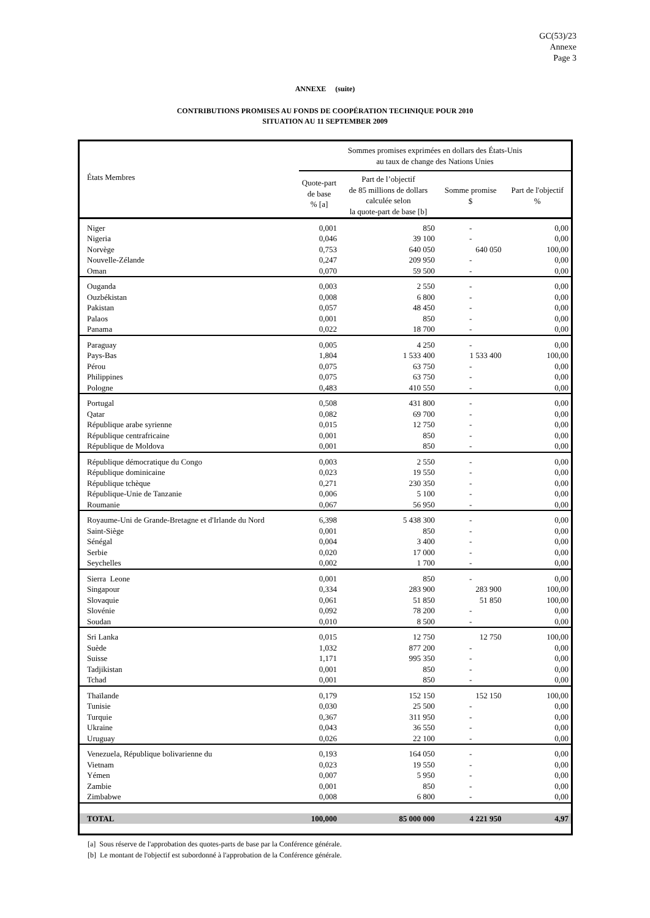GC(53)/23
Annexe
Page 3
ANNEXE (suite)
CONTRIBUTIONS PROMISES AU FONDS DE COOPÉRATION TECHNIQUE POUR 2010
SITUATION AU 11 SEPTEMBER 2009
| États Membres | Sommes promises exprimées en dollars des États-Unis au taux de change des Nations Unies | | | |
| --- | --- | --- | --- | --- |
| | Quote-part de base % [a] | Part de l’objectif de 85 millions de dollars calculée selon la quote-part de base [b] | Somme promise $ | Part de l'objectif % |
| Niger | 0,001 | 850 | - | 0,00 |
| Nigeria | 0,046 | 39 100 | - | 0,00 |
| Norvège | 0,753 | 640 050 | 640 050 | 100,00 |
| Nouvelle-Zélande | 0,247 | 209 950 | - | 0,00 |
| Oman | 0,070 | 59 500 | - | 0,00 |
| Ouganda | 0,003 | 2 550 | - | 0,00 |
| Ouzbékistan | 0,008 | 6 800 | - | 0,00 |
| Pakistan | 0,057 | 48 450 | - | 0,00 |
| Palaos | 0,001 | 850 | - | 0,00 |
| Panama | 0,022 | 18 700 | - | 0,00 |
| Paraguay | 0,005 | 4 250 | - | 0,00 |
| Pays-Bas | 1,804 | 1 533 400 | 1 533 400 | 100,00 |
| Pérou | 0,075 | 63 750 | - | 0,00 |
| Philippines | 0,075 | 63 750 | - | 0,00 |
| Pologne | 0,483 | 410 550 | - | 0,00 |
| Portugal | 0,508 | 431 800 | - | 0,00 |
| Qatar | 0,082 | 69 700 | - | 0,00 |
| République arabe syrienne | 0,015 | 12 750 | - | 0,00 |
| République centrafricaine | 0,001 | 850 | - | 0,00 |
| République de Moldova | 0,001 | 850 | - | 0,00 |
| République démocratique du Congo | 0,003 | 2 550 | - | 0,00 |
| République dominicaine | 0,023 | 19 550 | - | 0,00 |
| République tchèque | 0,271 | 230 350 | - | 0,00 |
| République-Unie de Tanzanie | 0,006 | 5 100 | - | 0,00 |
| Roumanie | 0,067 | 56 950 | - | 0,00 |
| Royaume-Uni de Grande-Bretagne et d'Irlande du Nord | 6,398 | 5 438 300 | - | 0,00 |
| Saint-Siège | 0,001 | 850 | - | 0,00 |
| Sénégal | 0,004 | 3 400 | - | 0,00 |
| Serbie | 0,020 | 17 000 | - | 0,00 |
| Seychelles | 0,002 | 1 700 | - | 0,00 |
| Sierra Leone | 0,001 | 850 | - | 0,00 |
| Singapour | 0,334 | 283 900 | 283 900 | 100,00 |
| Slovaquie | 0,061 | 51 850 | 51 850 | 100,00 |
| Slovénie | 0,092 | 78 200 | - | 0,00 |
| Soudan | 0,010 | 8 500 | - | 0,00 |
| Sri Lanka | 0,015 | 12 750 | 12 750 | 100,00 |
| Suède | 1,032 | 877 200 | - | 0,00 |
| Suisse | 1,171 | 995 350 | - | 0,00 |
| Tadjikistan | 0,001 | 850 | - | 0,00 |
| Tchad | 0,001 | 850 | - | 0,00 |
| Thaïlande | 0,179 | 152 150 | 152 150 | 100,00 |
| Tunisie | 0,030 | 25 500 | - | 0,00 |
| Turquie | 0,367 | 311 950 | - | 0,00 |
| Ukraine | 0,043 | 36 550 | - | 0,00 |
| Uruguay | 0,026 | 22 100 | - | 0,00 |
| Venezuela, République bolivarienne du | 0,193 | 164 050 | - | 0,00 |
| Vietnam | 0,023 | 19 550 | - | 0,00 |
| Yémen | 0,007 | 5 950 | - | 0,00 |
| Zambie | 0,001 | 850 | - | 0,00 |
| Zimbabwe | 0,008 | 6 800 | - | 0,00 |
| TOTAL | 100,000 | 85 000 000 | 4 221 950 | 4,97 |
[a] Sous réserve de l'approbation des quotes-parts de base par la Conférence générale.
[b] Le montant de l'objectif est subordonné à l'approbation de la Conférence générale.